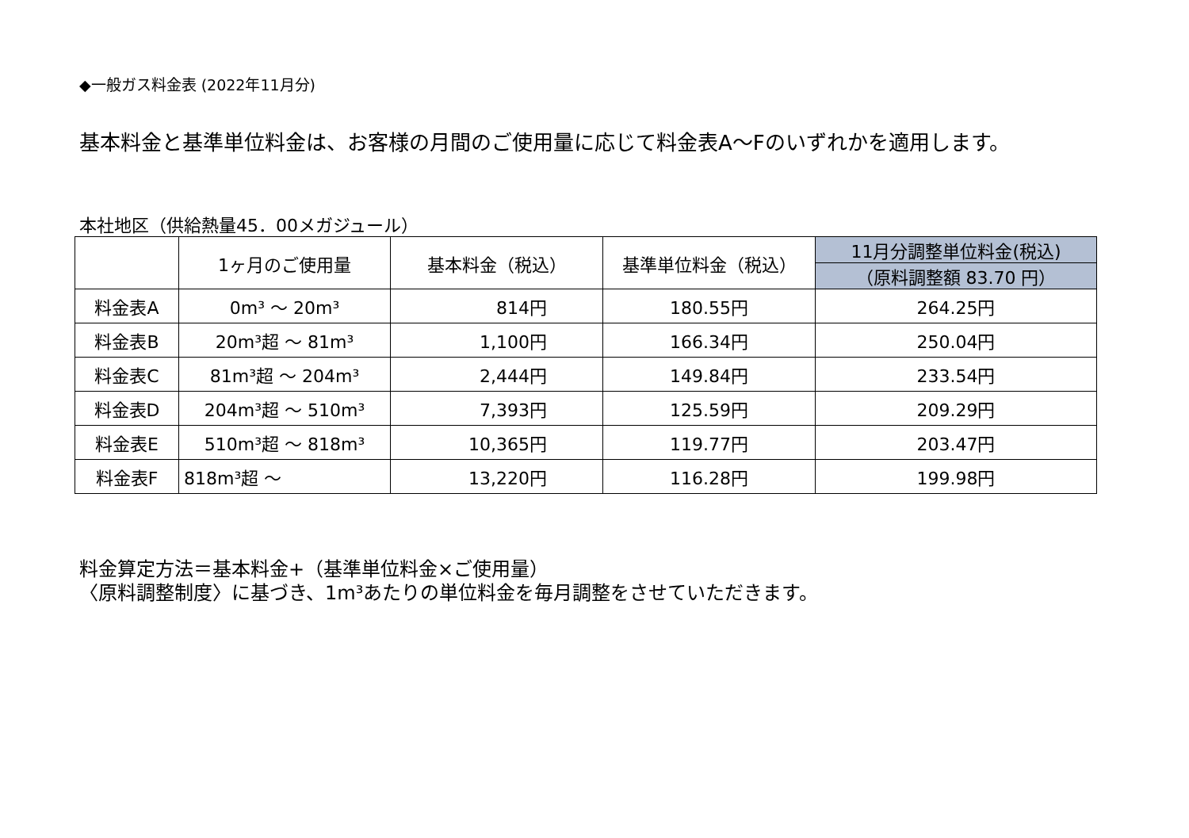◆一般ガス料金表 (2022年11月分)
基本料金と基準単位料金は、お客様の月間のご使用量に応じて料金表A～Fのいずれかを適用します。
本社地区（供給熱量45．00メガジュール）
| | 1ヶ月のご使用量 | 基本料金（税込） | 基準単位料金（税込） | 11月分調整単位料金(税込) |
| --- | --- | --- | --- | --- |
| | | | | （原料調整額 83.70 円） |
| 料金表A | 0m³ ～ 20m³ | 814円 | 180.55円 | 264.25円 |
| 料金表B | 20m³超 ～ 81m³ | 1,100円 | 166.34円 | 250.04円 |
| 料金表C | 81m³超 ～ 204m³ | 2,444円 | 149.84円 | 233.54円 |
| 料金表D | 204m³超 ～ 510m³ | 7,393円 | 125.59円 | 209.29円 |
| 料金表E | 510m³超 ～ 818m³ | 10,365円 | 119.77円 | 203.47円 |
| 料金表F | 818m³超 ～ | 13,220円 | 116.28円 | 199.98円 |
料金算定方法＝基本料金+（基準単位料金×ご使用量）
〈原料調整制度〉に基づき、1m³あたりの単位料金を毎月調整をさせていただきます。